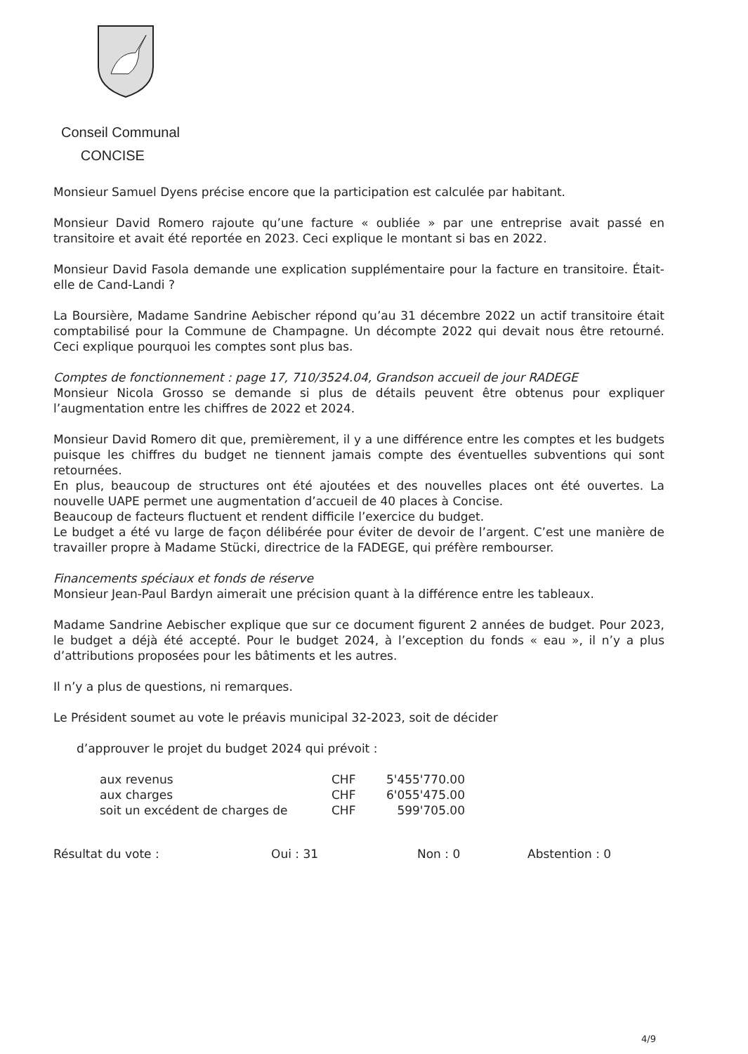Conseil Communal
CONCISE
Monsieur Samuel Dyens précise encore que la participation est calculée par habitant.
Monsieur David Romero rajoute qu’une facture « oubliée » par une entreprise avait passé en transitoire et avait été reportée en 2023. Ceci explique le montant si bas en 2022.
Monsieur David Fasola demande une explication supplémentaire pour la facture en transitoire. Était-elle de Cand-Landi ?
La Boursière, Madame Sandrine Aebischer répond qu’au 31 décembre 2022 un actif transitoire était comptabilisé pour la Commune de Champagne. Un décompte 2022 qui devait nous être retourné. Ceci explique pourquoi les comptes sont plus bas.
Comptes de fonctionnement : page 17, 710/3524.04, Grandson accueil de jour RADEGE
Monsieur Nicola Grosso se demande si plus de détails peuvent être obtenus pour expliquer l’augmentation entre les chiffres de 2022 et 2024.
Monsieur David Romero dit que, premièrement, il y a une différence entre les comptes et les budgets puisque les chiffres du budget ne tiennent jamais compte des éventuelles subventions qui sont retournées.
En plus, beaucoup de structures ont été ajoutées et des nouvelles places ont été ouvertes. La nouvelle UAPE permet une augmentation d’accueil de 40 places à Concise.
Beaucoup de facteurs fluctuent et rendent difficile l’exercice du budget.
Le budget a été vu large de façon délibérée pour éviter de devoir de l’argent. C’est une manière de travailler propre à Madame Stücki, directrice de la FADEGE, qui préfère rembourser.
Financements spéciaux et fonds de réserve
Monsieur Jean-Paul Bardyn aimerait une précision quant à la différence entre les tableaux.
Madame Sandrine Aebischer explique que sur ce document figurent 2 années de budget. Pour 2023, le budget a déjà été accepté. Pour le budget 2024, à l’exception du fonds « eau », il n’y a plus d’attributions proposées pour les bâtiments et les autres.
Il n’y a plus de questions, ni remarques.
Le Président soumet au vote le préavis municipal 32-2023, soit de décider
d’approuver le projet du budget 2024 qui prévoit :
| aux revenus | CHF | 5'455'770.00 |
| aux charges | CHF | 6'055'475.00 |
| soit un excédent de charges de | CHF | 599'705.00 |
Résultat du vote : Oui : 31 Non : 0 Abstention : 0
4/9